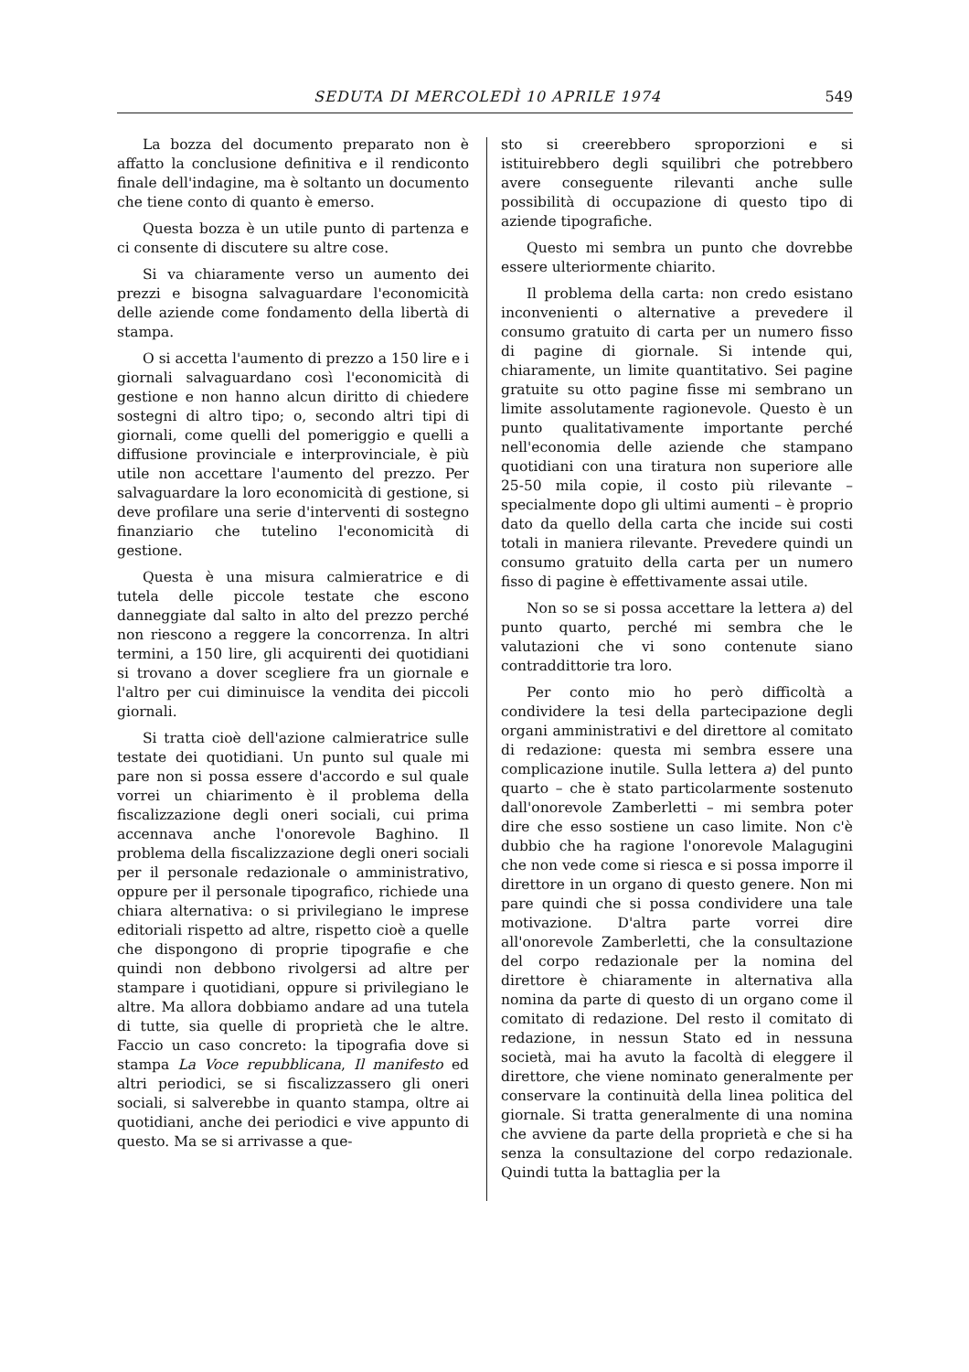SEDUTA DI MERCOLEDÌ 10 APRILE 1974 549
La bozza del documento preparato non è affatto la conclusione definitiva e il rendiconto finale dell'indagine, ma è soltanto un documento che tiene conto di quanto è emerso.
Questa bozza è un utile punto di partenza e ci consente di discutere su altre cose.
Si va chiaramente verso un aumento dei prezzi e bisogna salvaguardare l'economicità delle aziende come fondamento della libertà di stampa.
O si accetta l'aumento di prezzo a 150 lire e i giornali salvaguardano così l'economicità di gestione e non hanno alcun diritto di chiedere sostegni di altro tipo; o, secondo altri tipi di giornali, come quelli del pomeriggio e quelli a diffusione provinciale e interprovinciale, è più utile non accettare l'aumento del prezzo. Per salvaguardare la loro economicità di gestione, si deve profilare una serie d'interventi di sostegno finanziario che tutelino l'economicità di gestione.
Questa è una misura calmieratrice e di tutela delle piccole testate che escono danneggiate dal salto in alto del prezzo perché non riescono a reggere la concorrenza. In altri termini, a 150 lire, gli acquirenti dei quotidiani si trovano a dover scegliere fra un giornale e l'altro per cui diminuisce la vendita dei piccoli giornali.
Si tratta cioè dell'azione calmieratrice sulle testate dei quotidiani. Un punto sul quale mi pare non si possa essere d'accordo e sul quale vorrei un chiarimento è il problema della fiscalizzazione degli oneri sociali, cui prima accennava anche l'onorevole Baghino. Il problema della fiscalizzazione degli oneri sociali per il personale redazionale o amministrativo, oppure per il personale tipografico, richiede una chiara alternativa: o si privilegiano le imprese editoriali rispetto ad altre, rispetto cioè a quelle che dispongono di proprie tipografie e che quindi non debbono rivolgersi ad altre per stampare i quotidiani, oppure si privilegiano le altre. Ma allora dobbiamo andare ad una tutela di tutte, sia quelle di proprietà che le altre. Faccio un caso concreto: la tipografia dove si stampa La Voce repubblicana, Il manifesto ed altri periodici, se si fiscalizzassero gli oneri sociali, si salverebbe in quanto stampa, oltre ai quotidiani, anche dei periodici e vive appunto di questo. Ma se si arrivasse a que-
sto si creerebbero sproporzioni e si istituirebbero degli squilibri che potrebbero avere conseguente rilevanti anche sulle possibilità di occupazione di questo tipo di aziende tipografiche.
Questo mi sembra un punto che dovrebbe essere ulteriormente chiarito.
Il problema della carta: non credo esistano inconvenienti o alternative a prevedere il consumo gratuito di carta per un numero fisso di pagine di giornale. Si intende qui, chiaramente, un limite quantitativo. Sei pagine gratuite su otto pagine fisse mi sembrano un limite assolutamente ragionevole. Questo è un punto qualitativamente importante perché nell'economia delle aziende che stampano quotidiani con una tiratura non superiore alle 25-50 mila copie, il costo più rilevante – specialmente dopo gli ultimi aumenti – è proprio dato da quello della carta che incide sui costi totali in maniera rilevante. Prevedere quindi un consumo gratuito della carta per un numero fisso di pagine è effettivamente assai utile.
Non so se si possa accettare la lettera a) del punto quarto, perché mi sembra che le valutazioni che vi sono contenute siano contraddittorie tra loro.
Per conto mio ho però difficoltà a condividere la tesi della partecipazione degli organi amministrativi e del direttore al comitato di redazione: questa mi sembra essere una complicazione inutile. Sulla lettera a) del punto quarto – che è stato particolarmente sostenuto dall'onorevole Zamberletti – mi sembra poter dire che esso sostiene un caso limite. Non c'è dubbio che ha ragione l'onorevole Malagugini che non vede come si riesca e si possa imporre il direttore in un organo di questo genere. Non mi pare quindi che si possa condividere una tale motivazione. D'altra parte vorrei dire all'onorevole Zamberletti, che la consultazione del corpo redazionale per la nomina del direttore è chiaramente in alternativa alla nomina da parte di questo di un organo come il comitato di redazione. Del resto il comitato di redazione, in nessun Stato ed in nessuna società, mai ha avuto la facoltà di eleggere il direttore, che viene nominato generalmente per conservare la continuità della linea politica del giornale. Si tratta generalmente di una nomina che avviene da parte della proprietà e che si ha senza la consultazione del corpo redazionale. Quindi tutta la battaglia per la